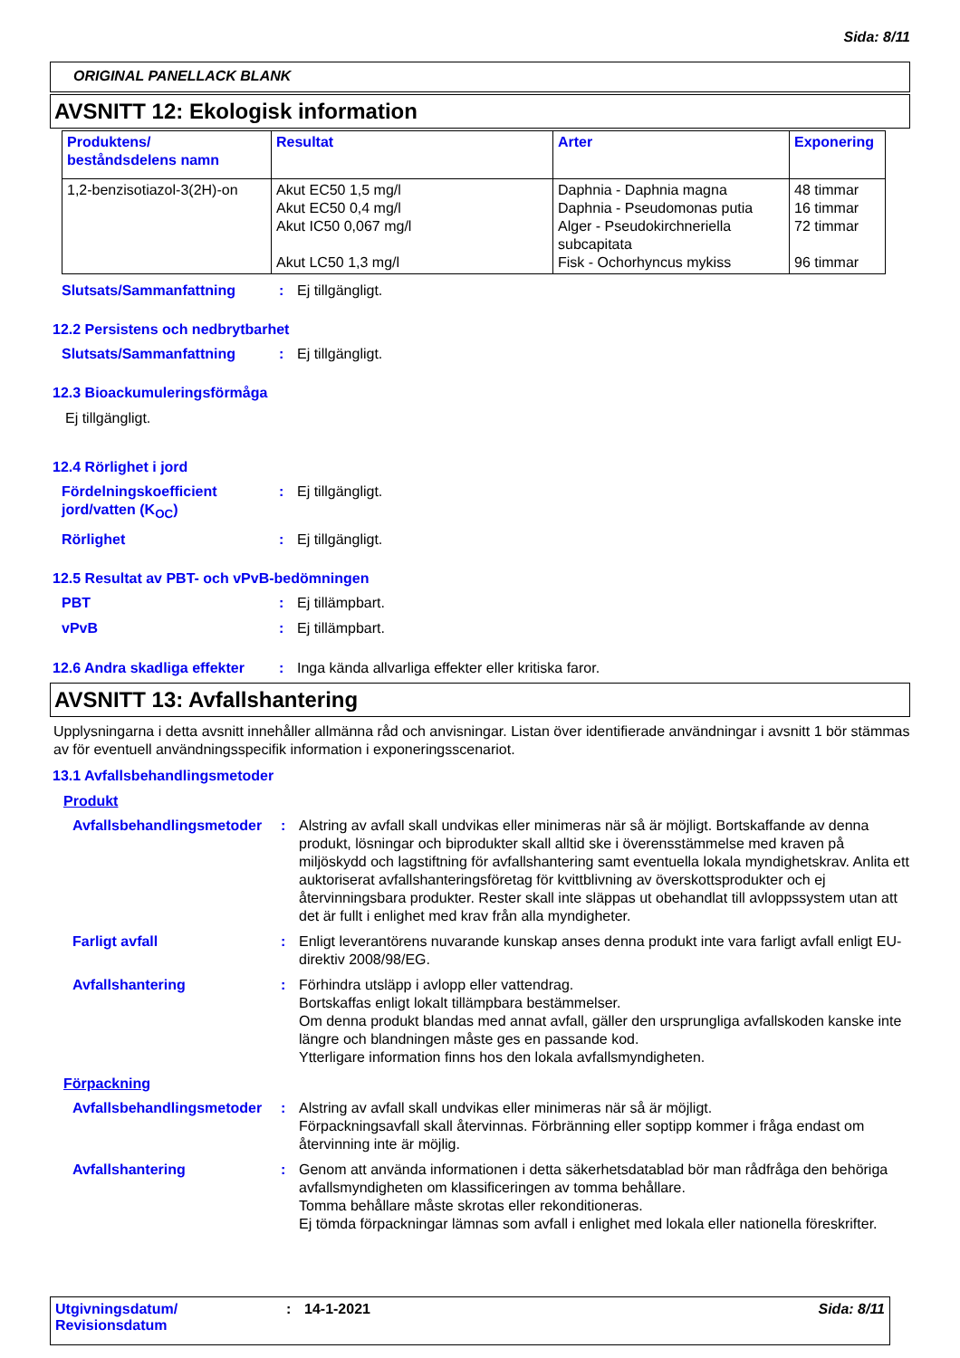Sida: 8/11
ORIGINAL PANELLACK BLANK
AVSNITT 12: Ekologisk information
| Produktens/ beståndsdelens namn | Resultat | Arter | Exponering |
| --- | --- | --- | --- |
| 1,2-benzisotiazol-3(2H)-on | Akut EC50 1,5 mg/l Akut EC50 0,4 mg/l Akut IC50 0,067 mg/l Akut LC50 1,3 mg/l | Daphnia - Daphnia magna Daphnia - Pseudomonas putia Alger - Pseudokirchneriella subcapitata Fisk - Ochorhyncus mykiss | 48 timmar 16 timmar 72 timmar 96 timmar |
Slutsats/Sammanfattning : Ej tillgängligt.
12.2 Persistens och nedbrytbarhet
Slutsats/Sammanfattning : Ej tillgängligt.
12.3 Bioackumuleringsförmåga
Ej tillgängligt.
12.4 Rörlighet i jord
Fördelningskoefficient jord/vatten (K<sub>OC</sub>)
: Ej tillgängligt.
Rörlighet : Ej tillgängligt.
12.5 Resultat av PBT- och vPvB-bedömningen
PBT : Ej tillämpbart.
vPvB : Ej tillämpbart.
12.6 Andra skadliga effekter
: Inga kända allvarliga effekter eller kritiska faror.
AVSNITT 13: Avfallshantering
Upplysningarna i detta avsnitt innehåller allmänna råd och anvisningar. Listan över identifierade användningar i avsnitt 1 bör stämmas av för eventuell användningsspecifik information i exponeringsscenariot.
13.1 Avfallsbehandlingsmetoder
Produkt
Avfallsbehandlingsmetoder
: Alstring av avfall skall undvikas eller minimeras när så är möjligt. Bortskaffande av denna produkt, lösningar och biprodukter skall alltid ske i överensstämmelse med kraven på miljöskydd och lagstiftning för avfallshantering samt eventuella lokala myndighetskrav. Anlita ett auktoriserat avfallshanteringsföretag för kvittblivning av överskottsprodukter och ej återvinningsbara produkter. Rester skall inte släppas ut obehandlat till avloppssystem utan att det är fullt i enlighet med krav från alla myndigheter.
Farligt avfall : Enligt leverantörens nuvarande kunskap anses denna produkt inte vara farligt avfall enligt EU-direktiv 2008/98/EG.
Avfallshantering : Förhindra utsläpp i avlopp eller vattendrag.
Bortskaffas enligt lokalt tillämpbara bestämmelser.
Om denna produkt blandas med annat avfall, gäller den ursprungliga avfallskoden kanske inte längre och blandningen måste ges en passande kod.
Ytterligare information finns hos den lokala avfallsmyndigheten.
Förpackning
Avfallsbehandlingsmetoder
: Alstring av avfall skall undvikas eller minimeras när så är möjligt.
Förpackningsavfall skall återvinnas. Förbränning eller soptipp kommer i fråga endast om återvinning inte är möjlig.
Avfallshantering : Genom att använda informationen i detta säkerhetsdatablad bör man rådfråga den behöriga avfallsmyndigheten om klassificeringen av tomma behållare.
Tomma behållare måste skrotas eller rekonditioneras.
Ej tömda förpackningar lämnas som avfall i enlighet med lokala eller nationella föreskrifter.
Utgivningsdatum/
Revisionsdatum
: 14-1-2021 Sida: 8/11